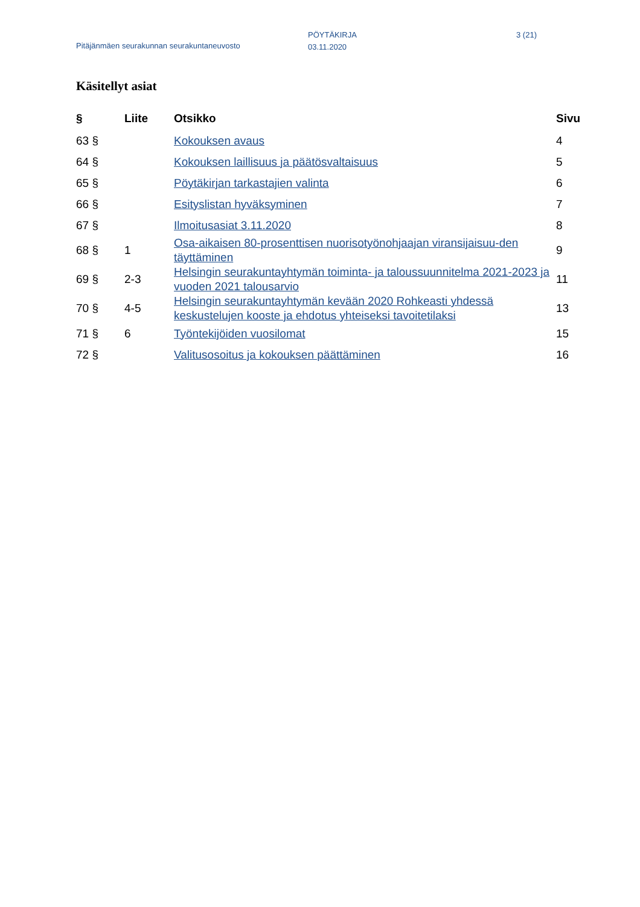Pitäjänmäen seurakunnan seurakuntaneuvosto
PÖYTÄKIRJA
03.11.2020
3 (21)
Käsitellyt asiat
| § | Liite | Otsikko | Sivu |
| --- | --- | --- | --- |
| 63 § | | Kokouksen avaus | 4 |
| 64 § | | Kokouksen laillisuus ja päätösvaltaisuus | 5 |
| 65 § | | Pöytäkirjan tarkastajien valinta | 6 |
| 66 § | | Esityslistan hyväksyminen | 7 |
| 67 § | | Ilmoitusasiat 3.11.2020 | 8 |
| 68 § | 1 | Osa-aikaisen 80-prosenttisen nuorisotyönohjaajan viransijaisuu-den täyttäminen | 9 |
| 69 § | 2-3 | Helsingin seurakuntayhtymän toiminta- ja taloussuunnitelma 2021-2023 ja vuoden 2021 talousarvio | 11 |
| 70 § | 4-5 | Helsingin seurakuntayhtymän kevään 2020 Rohkeasti yhdessä keskustelujen kooste ja ehdotus yhteiseksi tavoitetilaksi | 13 |
| 71 § | 6 | Työntekijöiden vuosilomat | 15 |
| 72 § | | Valitusosoitus ja kokouksen päättäminen | 16 |